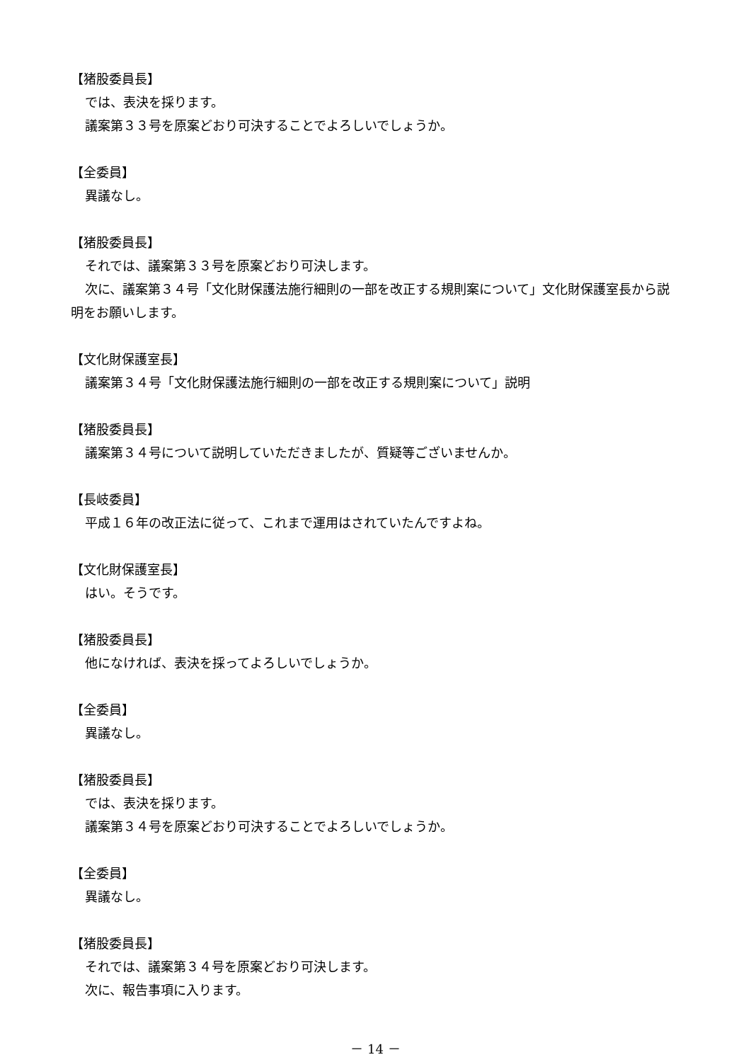【猪股委員長】
では、表決を採ります。
議案第３３号を原案どおり可決することでよろしいでしょうか。
【全委員】
異議なし。
【猪股委員長】
それでは、議案第３３号を原案どおり可決します。
次に、議案第３４号「文化財保護法施行細則の一部を改正する規則案について」文化財保護室長から説明をお願いします。
【文化財保護室長】
議案第３４号「文化財保護法施行細則の一部を改正する規則案について」説明
【猪股委員長】
議案第３４号について説明していただきましたが、質疑等ございませんか。
【長岐委員】
平成１６年の改正法に従って、これまで運用はされていたんですよね。
【文化財保護室長】
はい。そうです。
【猪股委員長】
他になければ、表決を採ってよろしいでしょうか。
【全委員】
異議なし。
【猪股委員長】
では、表決を採ります。
議案第３４号を原案どおり可決することでよろしいでしょうか。
【全委員】
異議なし。
【猪股委員長】
それでは、議案第３４号を原案どおり可決します。
次に、報告事項に入ります。
－ 14 －